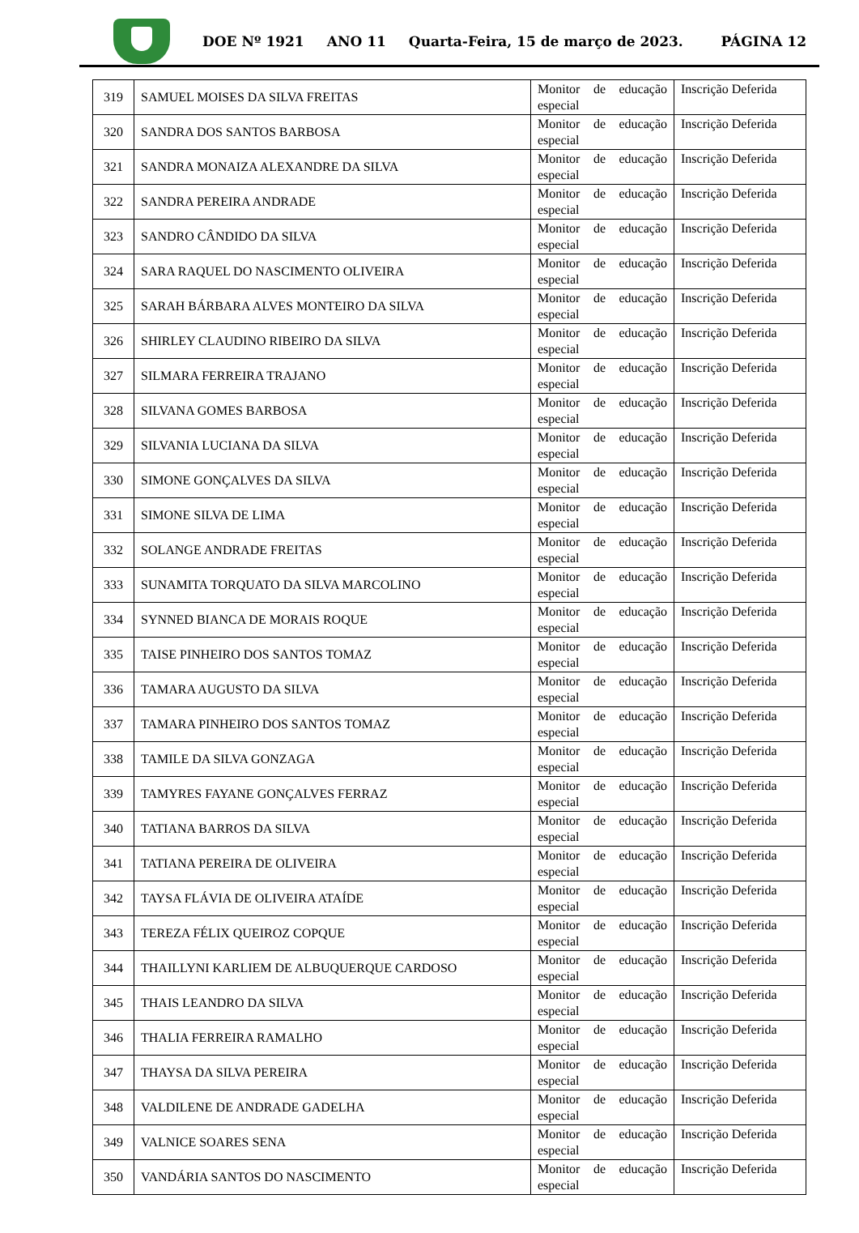DOE Nº 1921 ANO 11 Quarta-Feira, 15 de março de 2023. PÁGINA 12
| 319 | SAMUEL MOISES DA SILVA FREITAS | Monitor de educação especial | Inscrição Deferida |
| 320 | SANDRA DOS SANTOS BARBOSA | Monitor de educação especial | Inscrição Deferida |
| 321 | SANDRA MONAIZA ALEXANDRE DA SILVA | Monitor de educação especial | Inscrição Deferida |
| 322 | SANDRA PEREIRA ANDRADE | Monitor de educação especial | Inscrição Deferida |
| 323 | SANDRO CÂNDIDO DA SILVA | Monitor de educação especial | Inscrição Deferida |
| 324 | SARA RAQUEL DO NASCIMENTO OLIVEIRA | Monitor de educação especial | Inscrição Deferida |
| 325 | SARAH BÁRBARA ALVES MONTEIRO DA SILVA | Monitor de educação especial | Inscrição Deferida |
| 326 | SHIRLEY CLAUDINO RIBEIRO DA SILVA | Monitor de educação especial | Inscrição Deferida |
| 327 | SILMARA FERREIRA TRAJANO | Monitor de educação especial | Inscrição Deferida |
| 328 | SILVANA GOMES BARBOSA | Monitor de educação especial | Inscrição Deferida |
| 329 | SILVANIA LUCIANA DA SILVA | Monitor de educação especial | Inscrição Deferida |
| 330 | SIMONE GONÇALVES DA SILVA | Monitor de educação especial | Inscrição Deferida |
| 331 | SIMONE SILVA DE LIMA | Monitor de educação especial | Inscrição Deferida |
| 332 | SOLANGE ANDRADE FREITAS | Monitor de educação especial | Inscrição Deferida |
| 333 | SUNAMITA TORQUATO DA SILVA MARCOLINO | Monitor de educação especial | Inscrição Deferida |
| 334 | SYNNED BIANCA DE MORAIS ROQUE | Monitor de educação especial | Inscrição Deferida |
| 335 | TAISE PINHEIRO DOS SANTOS TOMAZ | Monitor de educação especial | Inscrição Deferida |
| 336 | TAMARA AUGUSTO DA SILVA | Monitor de educação especial | Inscrição Deferida |
| 337 | TAMARA PINHEIRO DOS SANTOS TOMAZ | Monitor de educação especial | Inscrição Deferida |
| 338 | TAMILE DA SILVA GONZAGA | Monitor de educação especial | Inscrição Deferida |
| 339 | TAMYRES FAYANE GONÇALVES FERRAZ | Monitor de educação especial | Inscrição Deferida |
| 340 | TATIANA BARROS DA SILVA | Monitor de educação especial | Inscrição Deferida |
| 341 | TATIANA PEREIRA DE OLIVEIRA | Monitor de educação especial | Inscrição Deferida |
| 342 | TAYSA FLÁVIA DE OLIVEIRA ATAÍDE | Monitor de educação especial | Inscrição Deferida |
| 343 | TEREZA FÉLIX QUEIROZ COPQUE | Monitor de educação especial | Inscrição Deferida |
| 344 | THAILLYNI KARLIEM DE ALBUQUERQUE CARDOSO | Monitor de educação especial | Inscrição Deferida |
| 345 | THAIS LEANDRO DA SILVA | Monitor de educação especial | Inscrição Deferida |
| 346 | THALIA FERREIRA RAMALHO | Monitor de educação especial | Inscrição Deferida |
| 347 | THAYSA DA SILVA PEREIRA | Monitor de educação especial | Inscrição Deferida |
| 348 | VALDILENE DE ANDRADE GADELHA | Monitor de educação especial | Inscrição Deferida |
| 349 | VALNICE SOARES SENA | Monitor de educação especial | Inscrição Deferida |
| 350 | VANDÁRIA SANTOS DO NASCIMENTO | Monitor de educação especial | Inscrição Deferida |